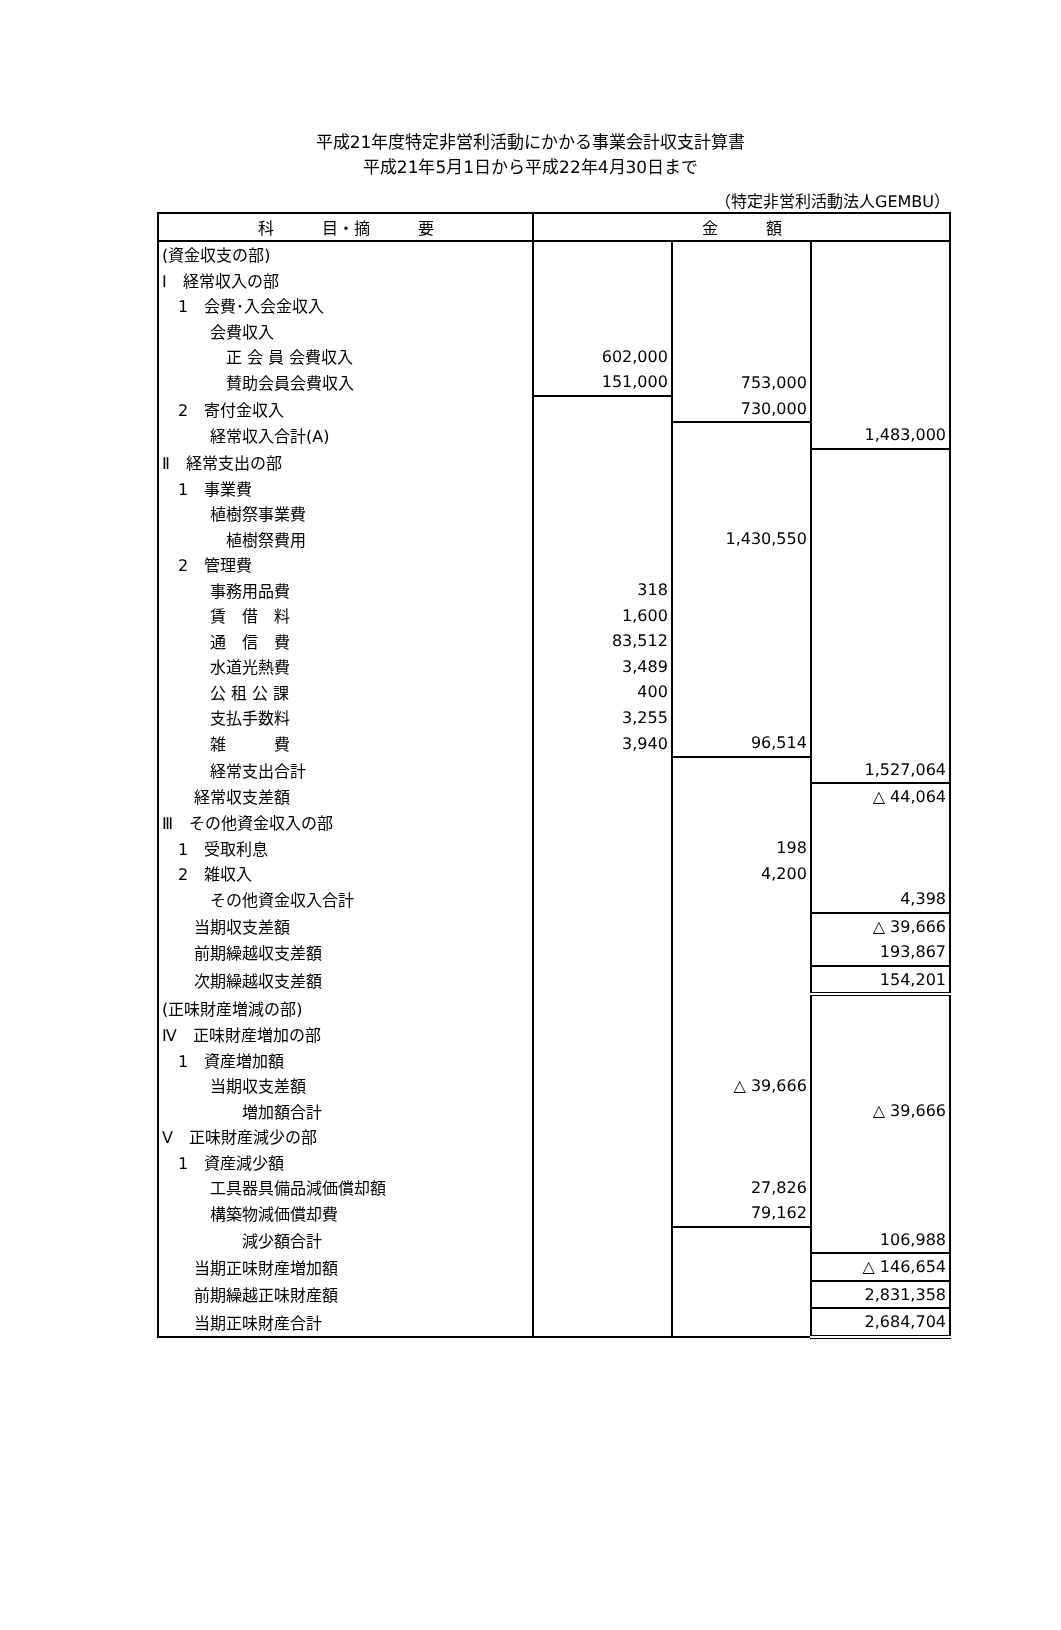平成21年度特定非営利活動にかかる事業会計収支計算書
平成21年5月1日から平成22年4月30日まで
（特定非営利活動法人GEMBU）
| 科 目・摘 要 | 金 額 | | |
| --- | --- | --- | --- |
| (資金収支の部) | | | |
| Ⅰ 経常収入の部 | | | |
| 1 会費･入会金収入 | | | |
| 会費収入 | | | |
| 正 会 員 会費収入 | 602,000 | | |
| 賛助会員会費収入 | 151,000 | 753,000 | |
| 2 寄付金収入 | | 730,000 | |
| 経常収入合計(A) | | | 1,483,000 |
| Ⅱ 経常支出の部 | | | |
| 1 事業費 | | | |
| 植樹祭事業費 | | | |
| 植樹祭費用 | | 1,430,550 | |
| 2 管理費 | | | |
| 事務用品費 | 318 | | |
| 賃 借 料 | 1,600 | | |
| 通 信 費 | 83,512 | | |
| 水道光熱費 | 3,489 | | |
| 公 租 公 課 | 400 | | |
| 支払手数料 | 3,255 | | |
| 雑 費 | 3,940 | 96,514 | |
| 経常支出合計 | | | 1,527,064 |
| 経常収支差額 | | | △ 44,064 |
| Ⅲ その他資金収入の部 | | | |
| 1 受取利息 | | 198 | |
| 2 雑収入 | | 4,200 | |
| その他資金収入合計 | | | 4,398 |
| 当期収支差額 | | | △ 39,666 |
| 前期繰越収支差額 | | | 193,867 |
| 次期繰越収支差額 | | | 154,201 |
| (正味財産増減の部) | | | |
| Ⅳ 正味財産増加の部 | | | |
| 1 資産増加額 | | | |
| 当期収支差額 | | △ 39,666 | |
| 増加額合計 | | | △ 39,666 |
| Ⅴ 正味財産減少の部 | | | |
| 1 資産減少額 | | | |
| 工具器具備品減価償却額 | | 27,826 | |
| 構築物減価償却費 | | 79,162 | |
| 減少額合計 | | | 106,988 |
| 当期正味財産増加額 | | | △ 146,654 |
| 前期繰越正味財産額 | | | 2,831,358 |
| 当期正味財産合計 | | | 2,684,704 |